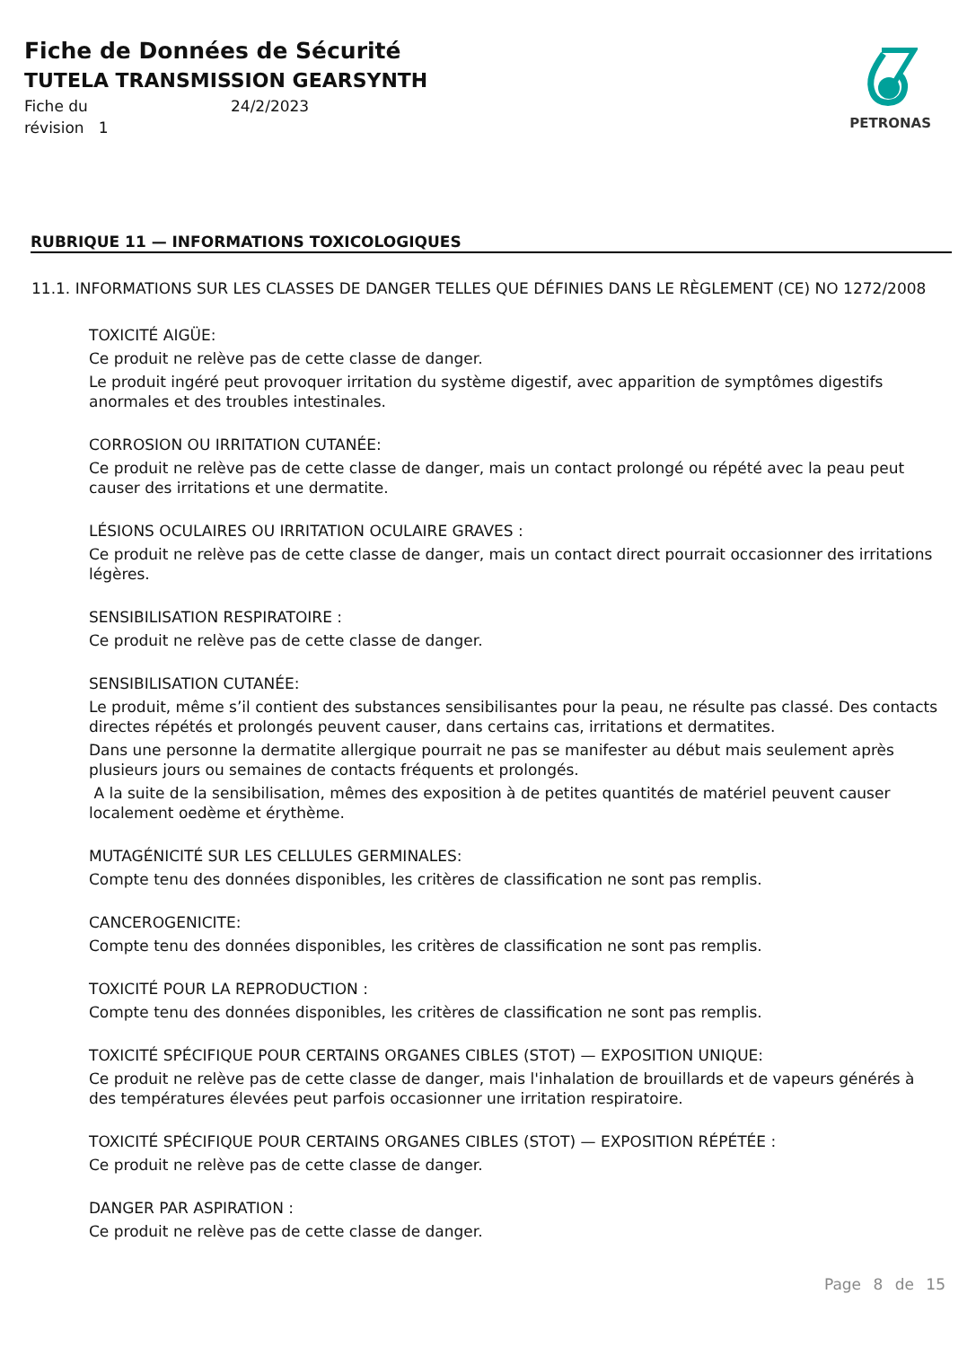Fiche de Données de Sécurité
TUTELA TRANSMISSION GEARSYNTH
Fiche du 24/2/2023 révision 1
PETRONAS
RUBRIQUE 11 — INFORMATIONS TOXICOLOGIQUES
11.1. INFORMATIONS SUR LES CLASSES DE DANGER TELLES QUE DÉFINIES DANS LE RÈGLEMENT (CE) NO 1272/2008
TOXICITÉ AIGÜE:
Ce produit ne relève pas de cette classe de danger.
Le produit ingéré peut provoquer irritation du système digestif, avec apparition de symptômes digestifs anormales et des troubles intestinales.
CORROSION OU IRRITATION CUTANÉE:
Ce produit ne relève pas de cette classe de danger, mais un contact prolongé ou répété avec la peau peut causer des irritations et une dermatite.
LÉSIONS OCULAIRES OU IRRITATION OCULAIRE GRAVES :
Ce produit ne relève pas de cette classe de danger, mais un contact direct pourrait occasionner des irritations légères.
SENSIBILISATION RESPIRATOIRE :
Ce produit ne relève pas de cette classe de danger.
SENSIBILISATION CUTANÉE:
Le produit, même s’il contient des substances sensibilisantes pour la peau, ne résulte pas classé. Des contacts directes répétés et prolongés peuvent causer, dans certains cas, irritations et dermatites.
Dans une personne la dermatite allergique pourrait ne pas se manifester au début mais seulement après plusieurs jours ou semaines de contacts fréquents et prolongés.
A la suite de la sensibilisation, mêmes des exposition à de petites quantités de matériel peuvent causer localement oedème et érythème.
MUTAGÉNICITÉ SUR LES CELLULES GERMINALES:
Compte tenu des données disponibles, les critères de classification ne sont pas remplis.
CANCEROGENICITE:
Compte tenu des données disponibles, les critères de classification ne sont pas remplis.
TOXICITÉ POUR LA REPRODUCTION :
Compte tenu des données disponibles, les critères de classification ne sont pas remplis.
TOXICITÉ SPÉCIFIQUE POUR CERTAINS ORGANES CIBLES (STOT) — EXPOSITION UNIQUE:
Ce produit ne relève pas de cette classe de danger, mais l'inhalation de brouillards et de vapeurs générés à des températures élevées peut parfois occasionner une irritation respiratoire.
TOXICITÉ SPÉCIFIQUE POUR CERTAINS ORGANES CIBLES (STOT) — EXPOSITION RÉPÉTÉE :
Ce produit ne relève pas de cette classe de danger.
DANGER PAR ASPIRATION :
Ce produit ne relève pas de cette classe de danger.
Page 8 de 15